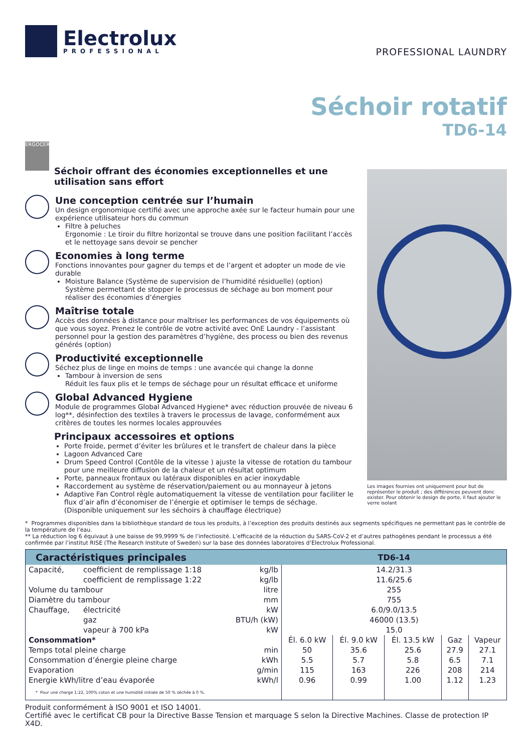Electrolux
PROFESSIONAL
PROFESSIONAL LAUNDRY
Séchoir rotatif
TD6-14
ERGOCERT
Séchoir offrant des économies exceptionnelles et une utilisation sans effort
Une conception centrée sur l’humain
Un design ergonomique certifié avec une approche axée sur le facteur humain pour une expérience utilisateur hors du commun
Filtre à peluches
Ergonomie : Le tiroir du filtre horizontal se trouve dans une position facilitant l’accès et le nettoyage sans devoir se pencher
Economies à long terme
Fonctions innovantes pour gagner du temps et de l’argent et adopter un mode de vie durable
Moisture Balance (Système de supervision de l’humidité résiduelle) (option)
Système permettant de stopper le processus de séchage au bon moment pour réaliser des économies d’énergies
Maîtrise totale
Accès des données à distance pour maîtriser les performances de vos équipements où que vous soyez. Prenez le contrôle de votre activité avec OnE Laundry - l’assistant personnel pour la gestion des paramètres d’hygiène, des process ou bien des revenus générés (option)
Productivité exceptionnelle
Séchez plus de linge en moins de temps : une avancée qui change la donne
Tambour à inversion de sens
Réduit les faux plis et le temps de séchage pour un résultat efficace et uniforme
Global Advanced Hygiene
Module de programmes Global Advanced Hygiene* avec réduction prouvée de niveau 6 log**, désinfection des textiles à travers le processus de lavage, conformément aux critères de toutes les normes locales approuvées
Principaux accessoires et options
Porte froide, permet d’éviter les brûlures et le transfert de chaleur dans la pièce
Lagoon Advanced Care
Drum Speed Control (Contôle de la vitesse ) ajuste la vitesse de rotation du tambour pour une meilleure diffusion de la chaleur et un résultat optimum
Porte, panneaux frontaux ou latéraux disponibles en acier inoxydable
Raccordement au système de réservation/paiement ou au monnayeur à jetons
Adaptive Fan Control règle automatiquement la vitesse de ventilation pour faciliter le flux d’air afin d’économiser de l’énergie et optimiser le temps de séchage. (Disponible uniquement sur les séchoirs à chauffage électrique)
Les images fournies ont uniquement pour but de représenter le produit ; des différences peuvent donc exister. Pour obtenir le design de porte, il faut ajouter le verre isolant
* Programmes disponibles dans la bibliothèque standard de tous les produits, à l’exception des produits destinés aux segments spécifiques ne permettant pas le contrôle de la température de l’eau.
** La réduction log 6 équivaut à une baisse de 99,9999 % de l’infectiosité. L’efficacité de la réduction du SARS-CoV-2 et d’autres pathogènes pendant le processus a été confirmée par l’institut RISE (The Research Institute of Sweden) sur la base des données laboratoires d’Electrolux Professional.
| Caractéristiques principales | | | TD6-14 | | | | |
| --- | --- | --- | --- | --- | --- | --- | --- |
| Capacité, | coefficient de remplissage 1:18 | kg/lb | 14.2/31.3 | | | | |
| | coefficient de remplissage 1:22 | kg/lb | 11.6/25.6 | | | | |
| Volume du tambour | | litre | 255 | | | | |
| Diamètre du tambour | | mm | 755 | | | | |
| Chauffage, | électricité | kW | 6.0/9.0/13.5 | | | | |
| | gaz | BTU/h (kW) | 46000 (13.5) | | | | |
| | vapeur à 700 kPa | kW | 15.0 | | | | |
| Consommation* | | | Él. 6.0 kW | Él. 9.0 kW | Él. 13.5 kW | Gaz | Vapeur |
| Temps total pleine charge | | min | 50 | 35.6 | 25.6 | 27.9 | 27.1 |
| Consommation d’énergie pleine charge | | kWh | 5.5 | 5.7 | 5.8 | 6.5 | 7.1 |
| Evaporation | | g/min | 115 | 163 | 226 | 208 | 214 |
| Energie kWh/litre d’eau évaporée | | kWh/l | 0.96 | 0.99 | 1.00 | 1.12 | 1.23 |
| * Pour une charge 1:22, 100% coton et une humidité initiale de 50 % séchée à 0 %. | | | | | | | |
Produit conformément à ISO 9001 et ISO 14001.
Certifié avec le certificat CB pour la Directive Basse Tension et marquage S selon la Directive Machines. Classe de protection IP X4D.